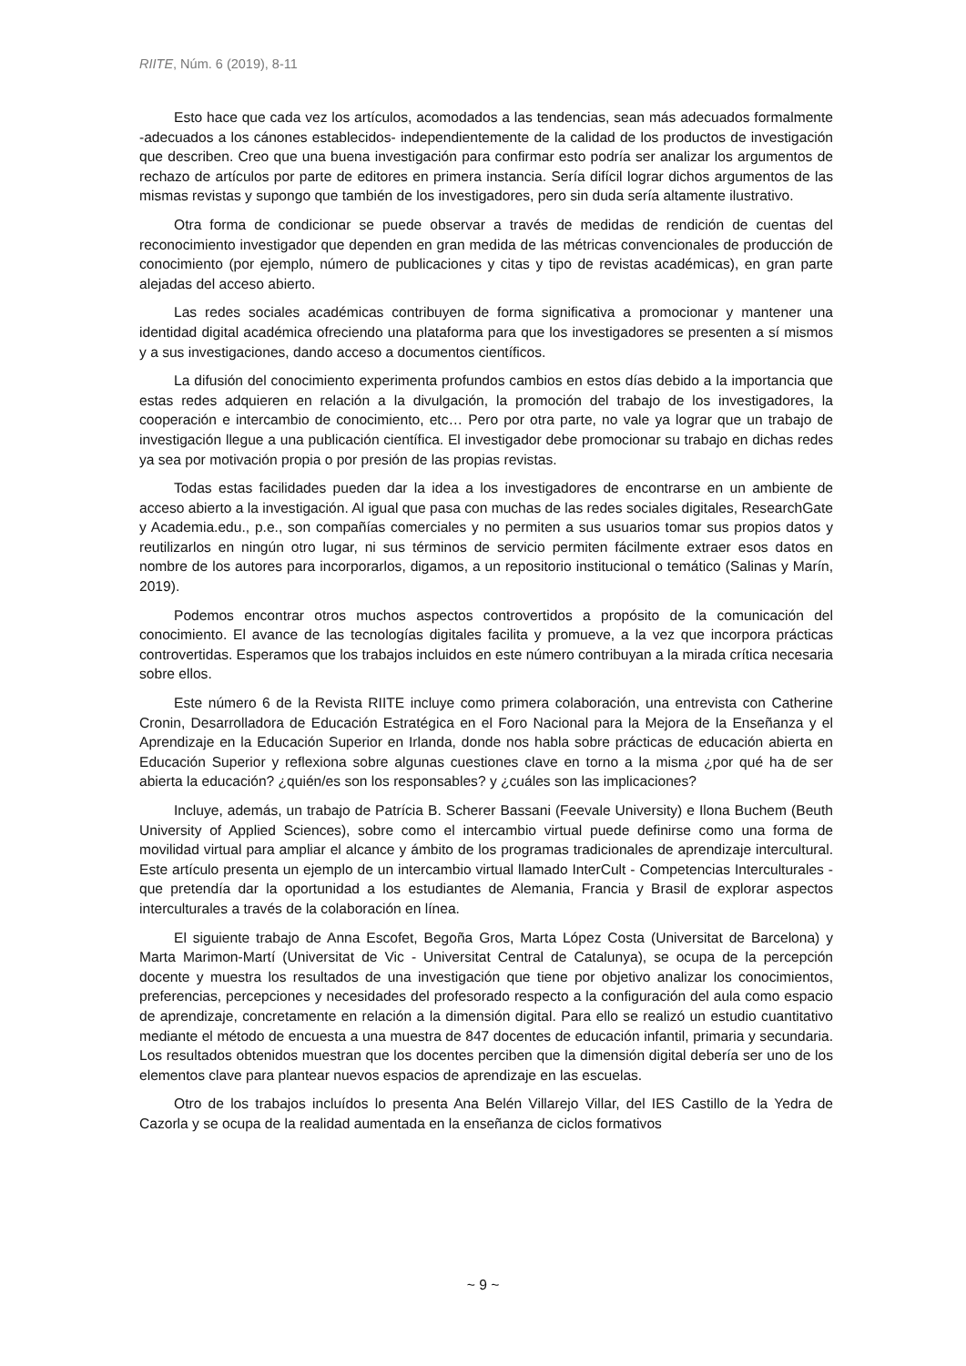RIITE, Núm. 6 (2019), 8-11
Esto hace que cada vez los artículos, acomodados a las tendencias, sean más adecuados formalmente -adecuados a los cánones establecidos- independientemente de la calidad de los productos de investigación que describen. Creo que una buena investigación para confirmar esto podría ser analizar los argumentos de rechazo de artículos por parte de editores en primera instancia. Sería difícil lograr dichos argumentos de las mismas revistas y supongo que también de los investigadores, pero sin duda sería altamente ilustrativo.
Otra forma de condicionar se puede observar a través de medidas de rendición de cuentas del reconocimiento investigador que dependen en gran medida de las métricas convencionales de producción de conocimiento (por ejemplo, número de publicaciones y citas y tipo de revistas académicas), en gran parte alejadas del acceso abierto.
Las redes sociales académicas contribuyen de forma significativa a promocionar y mantener una identidad digital académica ofreciendo una plataforma para que los investigadores se presenten a sí mismos y a sus investigaciones, dando acceso a documentos científicos.
La difusión del conocimiento experimenta profundos cambios en estos días debido a la importancia que estas redes adquieren en relación a la divulgación, la promoción del trabajo de los investigadores, la cooperación e intercambio de conocimiento, etc… Pero por otra parte, no vale ya lograr que un trabajo de investigación llegue a una publicación científica. El investigador debe promocionar su trabajo en dichas redes ya sea por motivación propia o por presión de las propias revistas.
Todas estas facilidades pueden dar la idea a los investigadores de encontrarse en un ambiente de acceso abierto a la investigación. Al igual que pasa con muchas de las redes sociales digitales, ResearchGate y Academia.edu., p.e., son compañías comerciales y no permiten a sus usuarios tomar sus propios datos y reutilizarlos en ningún otro lugar, ni sus términos de servicio permiten fácilmente extraer esos datos en nombre de los autores para incorporarlos, digamos, a un repositorio institucional o temático (Salinas y Marín, 2019).
Podemos encontrar otros muchos aspectos controvertidos a propósito de la comunicación del conocimiento. El avance de las tecnologías digitales facilita y promueve, a la vez que incorpora prácticas controvertidas. Esperamos que los trabajos incluidos en este número contribuyan a la mirada crítica necesaria sobre ellos.
Este número 6 de la Revista RIITE incluye como primera colaboración, una entrevista con Catherine Cronin, Desarrolladora de Educación Estratégica en el Foro Nacional para la Mejora de la Enseñanza y el Aprendizaje en la Educación Superior en Irlanda, donde nos habla sobre prácticas de educación abierta en Educación Superior y reflexiona sobre algunas cuestiones clave en torno a la misma ¿por qué ha de ser abierta la educación? ¿quién/es son los responsables? y ¿cuáles son las implicaciones?
Incluye, además, un trabajo de Patrícia B. Scherer Bassani (Feevale University) e Ilona Buchem (Beuth University of Applied Sciences), sobre como el intercambio virtual puede definirse como una forma de movilidad virtual para ampliar el alcance y ámbito de los programas tradicionales de aprendizaje intercultural. Este artículo presenta un ejemplo de un intercambio virtual llamado InterCult - Competencias Interculturales - que pretendía dar la oportunidad a los estudiantes de Alemania, Francia y Brasil de explorar aspectos interculturales a través de la colaboración en línea.
El siguiente trabajo de Anna Escofet, Begoña Gros, Marta López Costa (Universitat de Barcelona) y Marta Marimon-Martí (Universitat de Vic - Universitat Central de Catalunya), se ocupa de la percepción docente y muestra los resultados de una investigación que tiene por objetivo analizar los conocimientos, preferencias, percepciones y necesidades del profesorado respecto a la configuración del aula como espacio de aprendizaje, concretamente en relación a la dimensión digital. Para ello se realizó un estudio cuantitativo mediante el método de encuesta a una muestra de 847 docentes de educación infantil, primaria y secundaria. Los resultados obtenidos muestran que los docentes perciben que la dimensión digital debería ser uno de los elementos clave para plantear nuevos espacios de aprendizaje en las escuelas.
Otro de los trabajos incluídos lo presenta Ana Belén Villarejo Villar, del IES Castillo de la Yedra de Cazorla y se ocupa de la realidad aumentada en la enseñanza de ciclos formativos
~ 9 ~